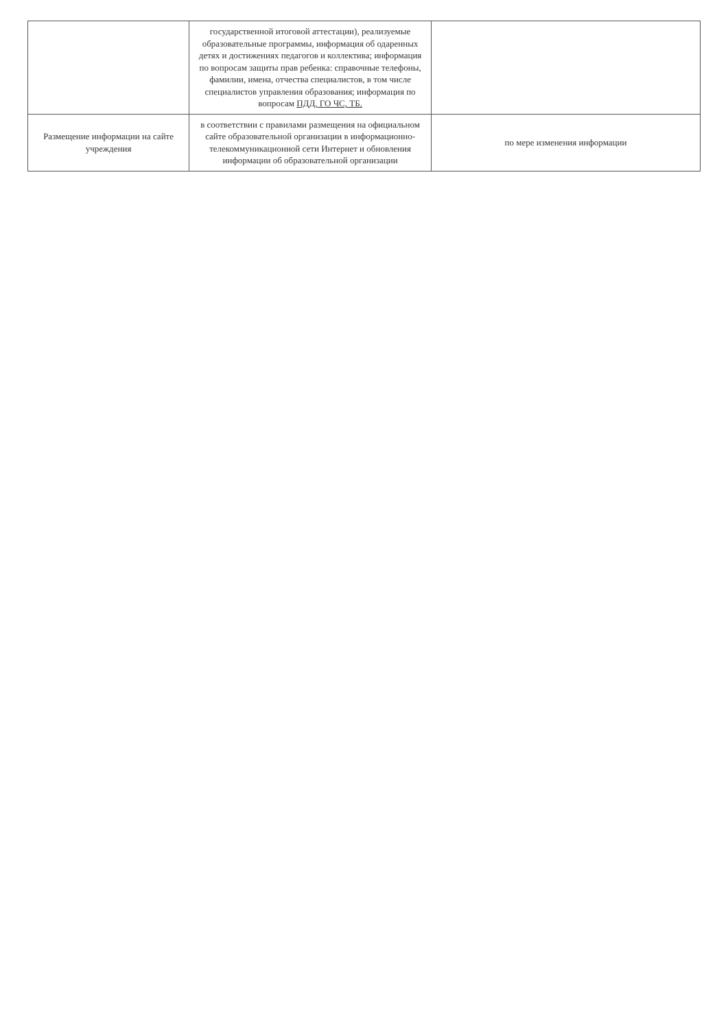| | государственной итоговой аттестации), реализуемые образовательные программы, информация об одаренных детях и достижениях педагогов и коллектива; информация по вопросам защиты прав ребенка: справочные телефоны, фамилии, имена, отчества специалистов, в том числе специалистов управления образования; информация по вопросам ПДД, ГО ЧС, ТБ. | |
| Размещение информации на сайте учреждения | в соответствии с правилами размещения на официальном сайте образовательной организации в информационно-телекоммуникационной сети Интернет и обновления информации об образовательной организации | по мере изменения информации |